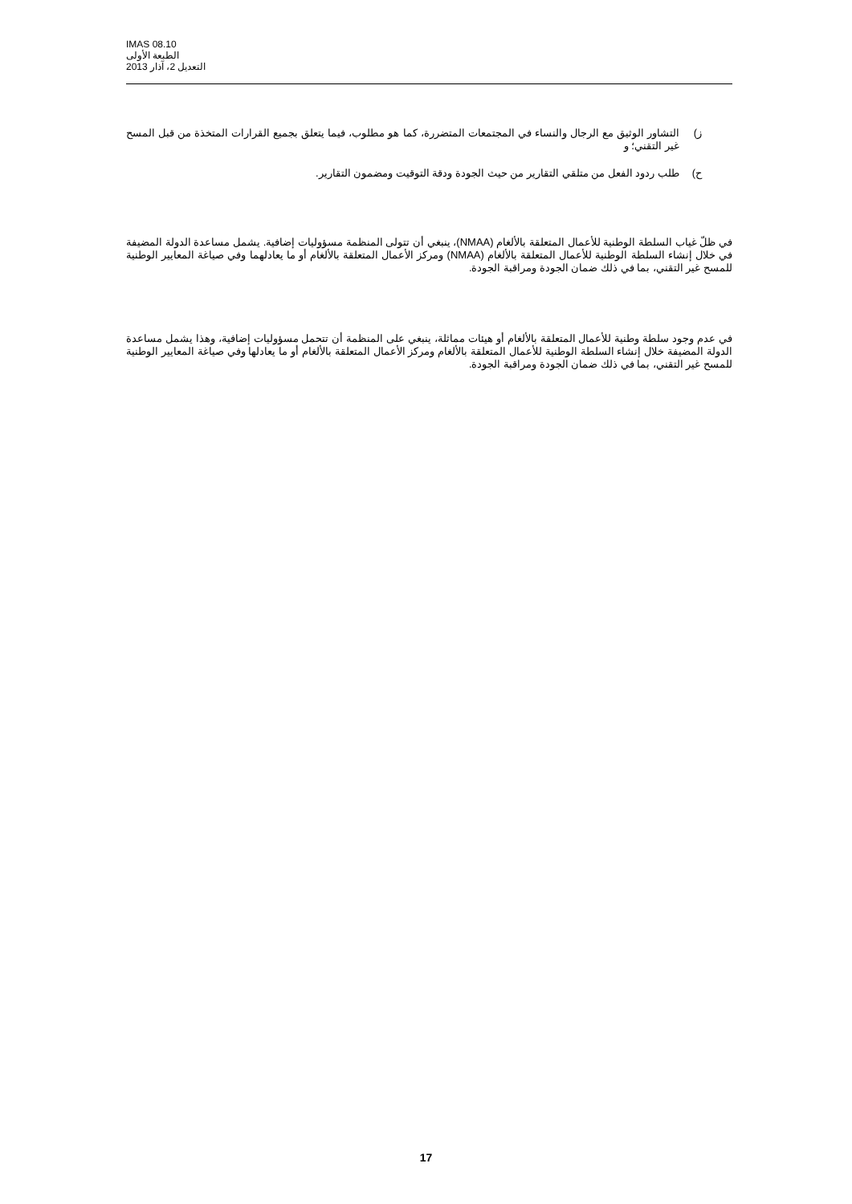IMAS 08.10
الطبعة الأولى
التعديل 2، آذار 2013
ز) التشاور الوثيق مع الرجال والنساء في المجتمعات المتضررة، كما هو مطلوب، فيما يتعلق بجميع القرارات المتخذة من قبل المسح غير التقني؛ و
ح) طلب ردود الفعل من متلقي التقارير من حيث الجودة ودقة التوقيت ومضمون التقارير.
في ظلّ غياب السلطة الوطنية للأعمال المتعلقة بالألغام (NMAA)، ينبغي أن تتولى المنظمة مسؤوليات إضافية. يشمل مساعدة الدولة المضيفة في خلال إنشاء السلطة الوطنية للأعمال المتعلقة بالألغام (NMAA) ومركز الأعمال المتعلقة بالألغام أو ما يعادلهما وفي صياغة المعايير الوطنية للمسح غير التقني، بما في ذلك ضمان الجودة ومراقبة الجودة.
في عدم وجود سلطة وطنية للأعمال المتعلقة بالألغام أو هيئات مماثلة، ينبغي على المنظمة أن تتحمل مسؤوليات إضافية، وهذا يشمل مساعدة الدولة المضيفة خلال إنشاء السلطة الوطنية للأعمال المتعلقة بالألغام ومركز الأعمال المتعلقة بالألغام أو ما يعادلها وفي صياغة المعايير الوطنية للمسح غير التقني، بما في ذلك ضمان الجودة ومراقبة الجودة.
17